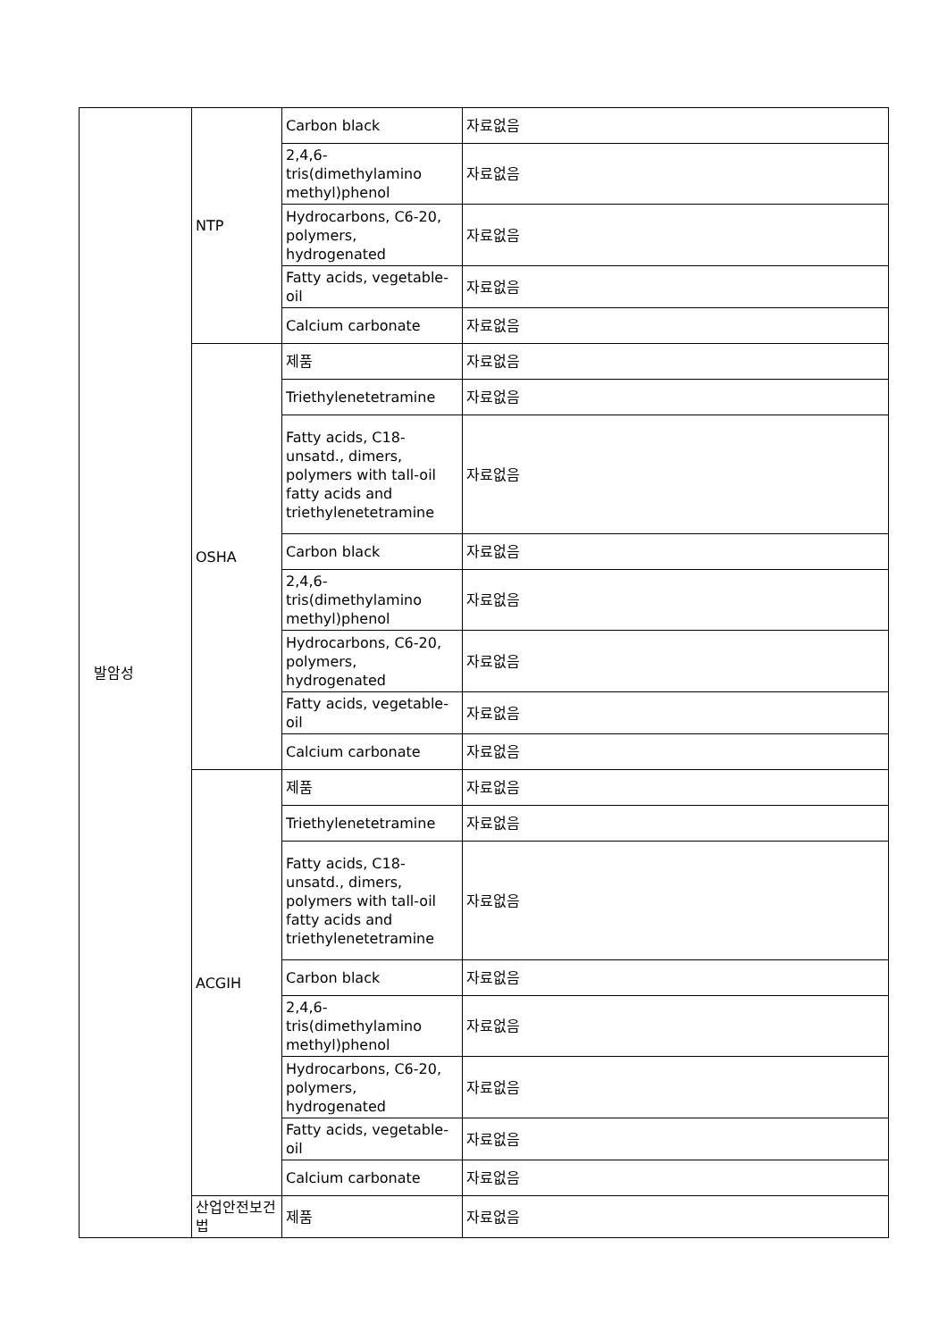| 발암성 | NTP | Carbon black | 자료없음 |
| | | 2,4,6-tris(dimethylamino methyl)phenol | 자료없음 |
| | | Hydrocarbons, C6-20, polymers, hydrogenated | 자료없음 |
| | | Fatty acids, vegetable-oil | 자료없음 |
| | | Calcium carbonate | 자료없음 |
| | OSHA | 제품 | 자료없음 |
| | | Triethylenetetramine | 자료없음 |
| | | Fatty acids, C18-unsatd., dimers, polymers with tall-oil fatty acids and triethylenetetramine | 자료없음 |
| | | Carbon black | 자료없음 |
| | | 2,4,6-tris(dimethylamino methyl)phenol | 자료없음 |
| | | Hydrocarbons, C6-20, polymers, hydrogenated | 자료없음 |
| | | Fatty acids, vegetable-oil | 자료없음 |
| | | Calcium carbonate | 자료없음 |
| | ACGIH | 제품 | 자료없음 |
| | | Triethylenetetramine | 자료없음 |
| | | Fatty acids, C18-unsatd., dimers, polymers with tall-oil fatty acids and triethylenetetramine | 자료없음 |
| | | Carbon black | 자료없음 |
| | | 2,4,6-tris(dimethylamino methyl)phenol | 자료없음 |
| | | Hydrocarbons, C6-20, polymers, hydrogenated | 자료없음 |
| | | Fatty acids, vegetable-oil | 자료없음 |
| | | Calcium carbonate | 자료없음 |
| | 산업안전보건법 | 제품 | 자료없음 |